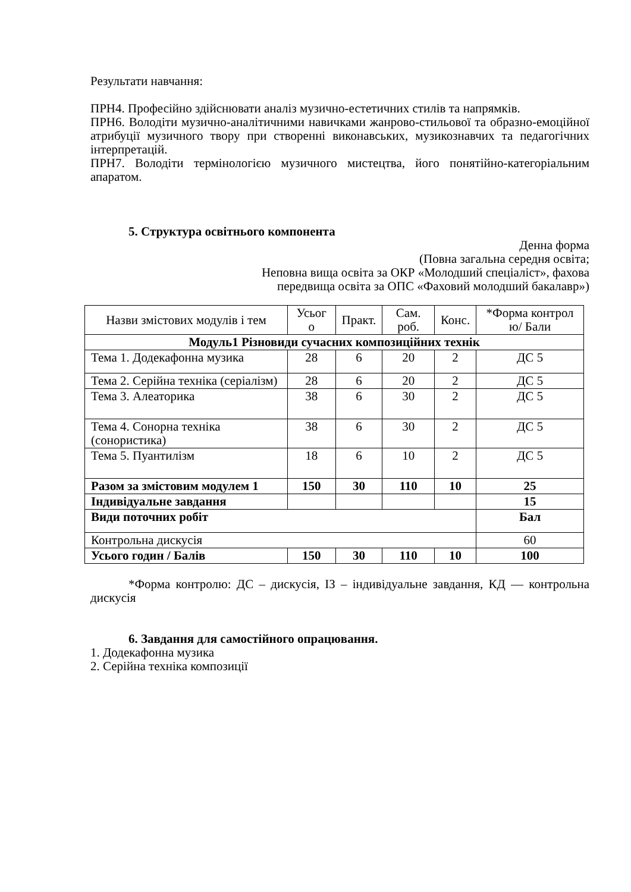Результати навчання:
ПРН4. Професійно здійснювати аналіз музично-естетичних стилів та напрямків.
ПРН6. Володіти музично-аналітичними навичками жанрово-стильової та образно-емоційної атрибуції музичного твору при створенні виконавських, музикознавчих та педагогічних інтерпретацій.
ПРН7. Володіти термінологією музичного мистецтва, його понятійно-категоріальним апаратом.
5. Структура освітнього компонента
Денна форма
(Повна загальна середня освіта;
Неповна вища освіта за ОКР «Молодший спеціаліст», фахова
передвища освіта за ОПС «Фаховий молодший бакалавр»)
| Назви змістових модулів і тем | Усьог о | Практ. | Сам. роб. | Конс. | *Форма контрол ю/ Бали |
| Модуль1 Різновиди сучасних композиційних технік | | | | | |
| Тема 1. Додекафонна музика | 28 | 6 | 20 | 2 | ДС 5 |
| Тема 2. Серійна техніка (серіалізм) | 28 | 6 | 20 | 2 | ДС 5 |
| Тема 3. Алеаторика | 38 | 6 | 30 | 2 | ДС 5 |
| Тема 4. Сонорна техніка (сонористика) | 38 | 6 | 30 | 2 | ДС 5 |
| Тема 5. Пуантилізм | 18 | 6 | 10 | 2 | ДС 5 |
| Разом за змістовим модулем 1 | 150 | 30 | 110 | 10 | 25 |
| Індивідуальне завдання | | | | | 15 |
| Види поточних робіт | | | | | Бал |
| Контрольна дискусія | | | | | 60 |
| Усього годин / Балів | 150 | 30 | 110 | 10 | 100 |
*Форма контролю: ДС – дискусія, ІЗ – індивідуальне завдання, КД — контрольна дискусія
6. Завдання для самостійного опрацювання.
1. Додекафонна музика
2. Серійна техніка композиції